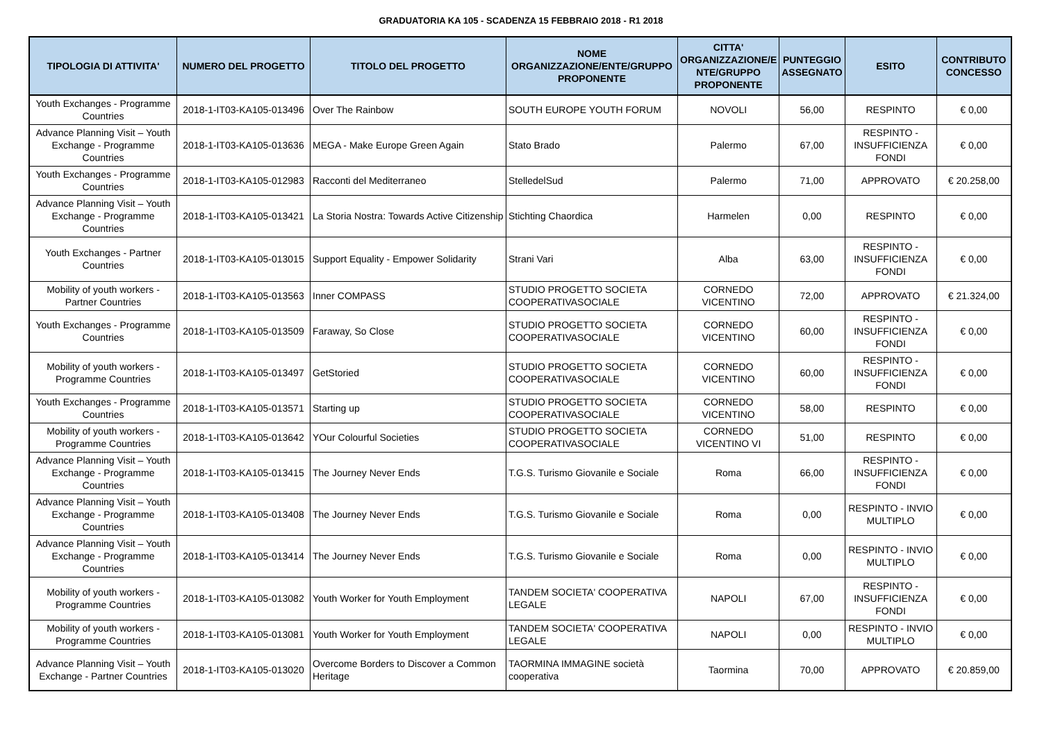GRADUATORIA KA 105 - SCADENZA 15 FEBBRAIO 2018 - R1 2018
| TIPOLOGIA DI ATTIVITA' | NUMERO DEL PROGETTO | TITOLO DEL PROGETTO | NOME ORGANIZZAZIONE/ENTE/GRUPPO PROPONENTE | CITTA' ORGANIZZAZIONE/E NTE/GRUPPO PROPONENTE | PUNTEGGIO ASSEGNATO | ESITO | CONTRIBUTO CONCESSO |
| --- | --- | --- | --- | --- | --- | --- | --- |
| Youth Exchanges - Programme Countries | 2018-1-IT03-KA105-013496 | Over The Rainbow | SOUTH EUROPE YOUTH FORUM | NOVOLI | 56,00 | RESPINTO | € 0,00 |
| Advance Planning Visit – Youth Exchange - Programme Countries | 2018-1-IT03-KA105-013636 | MEGA - Make Europe Green Again | Stato Brado | Palermo | 67,00 | RESPINTO - INSUFFICIENZA FONDI | € 0,00 |
| Youth Exchanges - Programme Countries | 2018-1-IT03-KA105-012983 | Racconti del Mediterraneo | StelledelSud | Palermo | 71,00 | APPROVATO | € 20.258,00 |
| Advance Planning Visit – Youth Exchange - Programme Countries | 2018-1-IT03-KA105-013421 | La Storia Nostra: Towards Active Citizenship | Stichting Chaordica | Harmelen | 0,00 | RESPINTO | € 0,00 |
| Youth Exchanges - Partner Countries | 2018-1-IT03-KA105-013015 | Support Equality - Empower Solidarity | Strani Vari | Alba | 63,00 | RESPINTO - INSUFFICIENZA FONDI | € 0,00 |
| Mobility of youth workers - Partner Countries | 2018-1-IT03-KA105-013563 | Inner COMPASS | STUDIO PROGETTO SOCIETA COOPERATIVASOCIALE | CORNEDO VICENTINO | 72,00 | APPROVATO | € 21.324,00 |
| Youth Exchanges - Programme Countries | 2018-1-IT03-KA105-013509 | Faraway, So Close | STUDIO PROGETTO SOCIETA COOPERATIVASOCIALE | CORNEDO VICENTINO | 60,00 | RESPINTO - INSUFFICIENZA FONDI | € 0,00 |
| Mobility of youth workers - Programme Countries | 2018-1-IT03-KA105-013497 | GetStoried | STUDIO PROGETTO SOCIETA COOPERATIVASOCIALE | CORNEDO VICENTINO | 60,00 | RESPINTO - INSUFFICIENZA FONDI | € 0,00 |
| Youth Exchanges - Programme Countries | 2018-1-IT03-KA105-013571 | Starting up | STUDIO PROGETTO SOCIETA COOPERATIVASOCIALE | CORNEDO VICENTINO | 58,00 | RESPINTO | € 0,00 |
| Mobility of youth workers - Programme Countries | 2018-1-IT03-KA105-013642 | YOur Colourful Societies | STUDIO PROGETTO SOCIETA COOPERATIVASOCIALE | CORNEDO VICENTINO VI | 51,00 | RESPINTO | € 0,00 |
| Advance Planning Visit – Youth Exchange - Programme Countries | 2018-1-IT03-KA105-013415 | The Journey Never Ends | T.G.S. Turismo Giovanile e Sociale | Roma | 66,00 | RESPINTO - INSUFFICIENZA FONDI | € 0,00 |
| Advance Planning Visit – Youth Exchange - Programme Countries | 2018-1-IT03-KA105-013408 | The Journey Never Ends | T.G.S. Turismo Giovanile e Sociale | Roma | 0,00 | RESPINTO - INVIO MULTIPLO | € 0,00 |
| Advance Planning Visit – Youth Exchange - Programme Countries | 2018-1-IT03-KA105-013414 | The Journey Never Ends | T.G.S. Turismo Giovanile e Sociale | Roma | 0,00 | RESPINTO - INVIO MULTIPLO | € 0,00 |
| Mobility of youth workers - Programme Countries | 2018-1-IT03-KA105-013082 | Youth Worker for Youth Employment | TANDEM SOCIETA' COOPERATIVA LEGALE | NAPOLI | 67,00 | RESPINTO - INSUFFICIENZA FONDI | € 0,00 |
| Mobility of youth workers - Programme Countries | 2018-1-IT03-KA105-013081 | Youth Worker for Youth Employment | TANDEM SOCIETA' COOPERATIVA LEGALE | NAPOLI | 0,00 | RESPINTO - INVIO MULTIPLO | € 0,00 |
| Advance Planning Visit – Youth Exchange - Partner Countries | 2018-1-IT03-KA105-013020 | Overcome Borders to Discover a Common Heritage | TAORMINA IMMAGINE società cooperativa | Taormina | 70,00 | APPROVATO | € 20.859,00 |